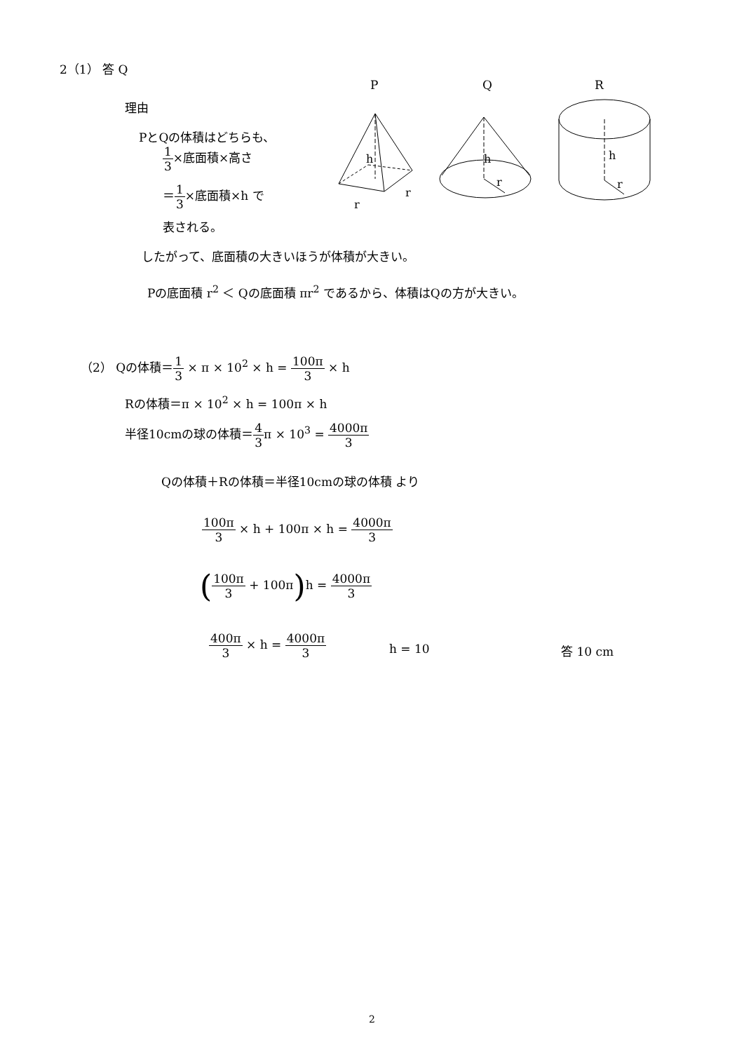2（1） 答 Q
理由
PとQの体積はどちらも、
1 3×底面積×高さ
＝1 3×底面積×h で
表される。
P
Q
R
h
h
h
r
r
r
r
したがって、底面積の大きいほうが体積が大きい。
Pの底面積 r<sup>2</sup> ＜ Qの底面積 πr<sup>2</sup> であるから、体積はQの方が大きい。
（2） Qの体積＝1 3 × π × 10<sup>2</sup> × h = 100π 3 × h
Rの体積＝π × 10<sup>2</sup> × h = 100π × h
半径10cmの球の体積＝4 3π × 10<sup>3</sup> = 4000π 3
Qの体積＋Rの体積＝半径10cmの球の体積 より
100π 3 × h + 100π × h = 4000π 3
(100π 3 + 100π) h = 4000π 3
400π 3 × h = 4000π 3
h = 10 答 10 cm
2